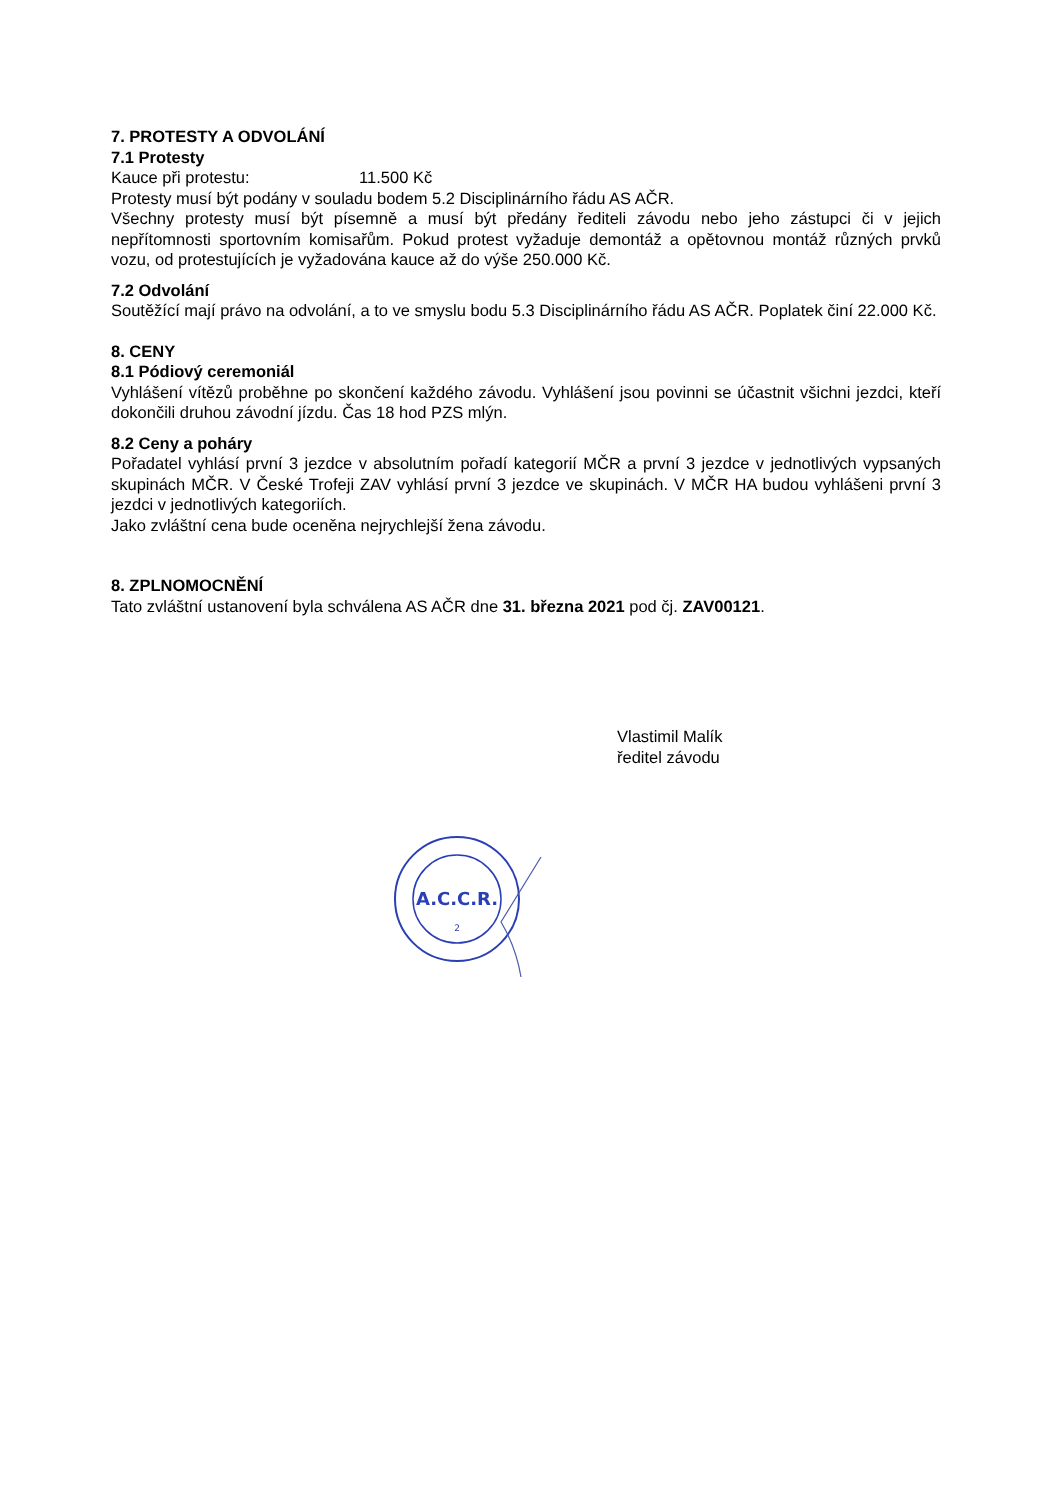7. PROTESTY A ODVOLÁNÍ
7.1 Protesty
Kauce při protestu: 11.500 Kč
Protesty musí být podány v souladu bodem 5.2 Disciplinárního řádu AS AČR.
Všechny protesty musí být písemně a musí být předány řediteli závodu nebo jeho zástupci či v jejich nepřítomnosti sportovním komisařům. Pokud protest vyžaduje demontáž a opětovnou montáž různých prvků vozu, od protestujících je vyžadována kauce až do výše 250.000 Kč.
7.2 Odvolání
Soutěžící mají právo na odvolání, a to ve smyslu bodu 5.3 Disciplinárního řádu AS AČR. Poplatek činí 22.000 Kč.
8. CENY
8.1 Pódiový ceremoniál
Vyhlášení vítězů proběhne po skončení každého závodu. Vyhlášení jsou povinni se účastnit všichni jezdci, kteří dokončili druhou závodní jízdu. Čas 18 hod PZS mlýn.
8.2 Ceny a poháry
Pořadatel vyhlásí první 3 jezdce v absolutním pořadí kategorií MČR a první 3 jezdce v jednotlivých vypsaných skupinách MČR. V České Trofeji ZAV vyhlásí první 3 jezdce ve skupinách. V MČR HA budou vyhlášeni první 3 jezdci v jednotlivých kategoriích.
Jako zvláštní cena bude oceněna nejrychlejší žena závodu.
8. ZPLNOMOCNĚNÍ
Tato zvláštní ustanovení byla schválena AS AČR dne 31. března 2021 pod čj. ZAV00121.
Vlastimil Malík
ředitel závodu
A.C.C.R.
2